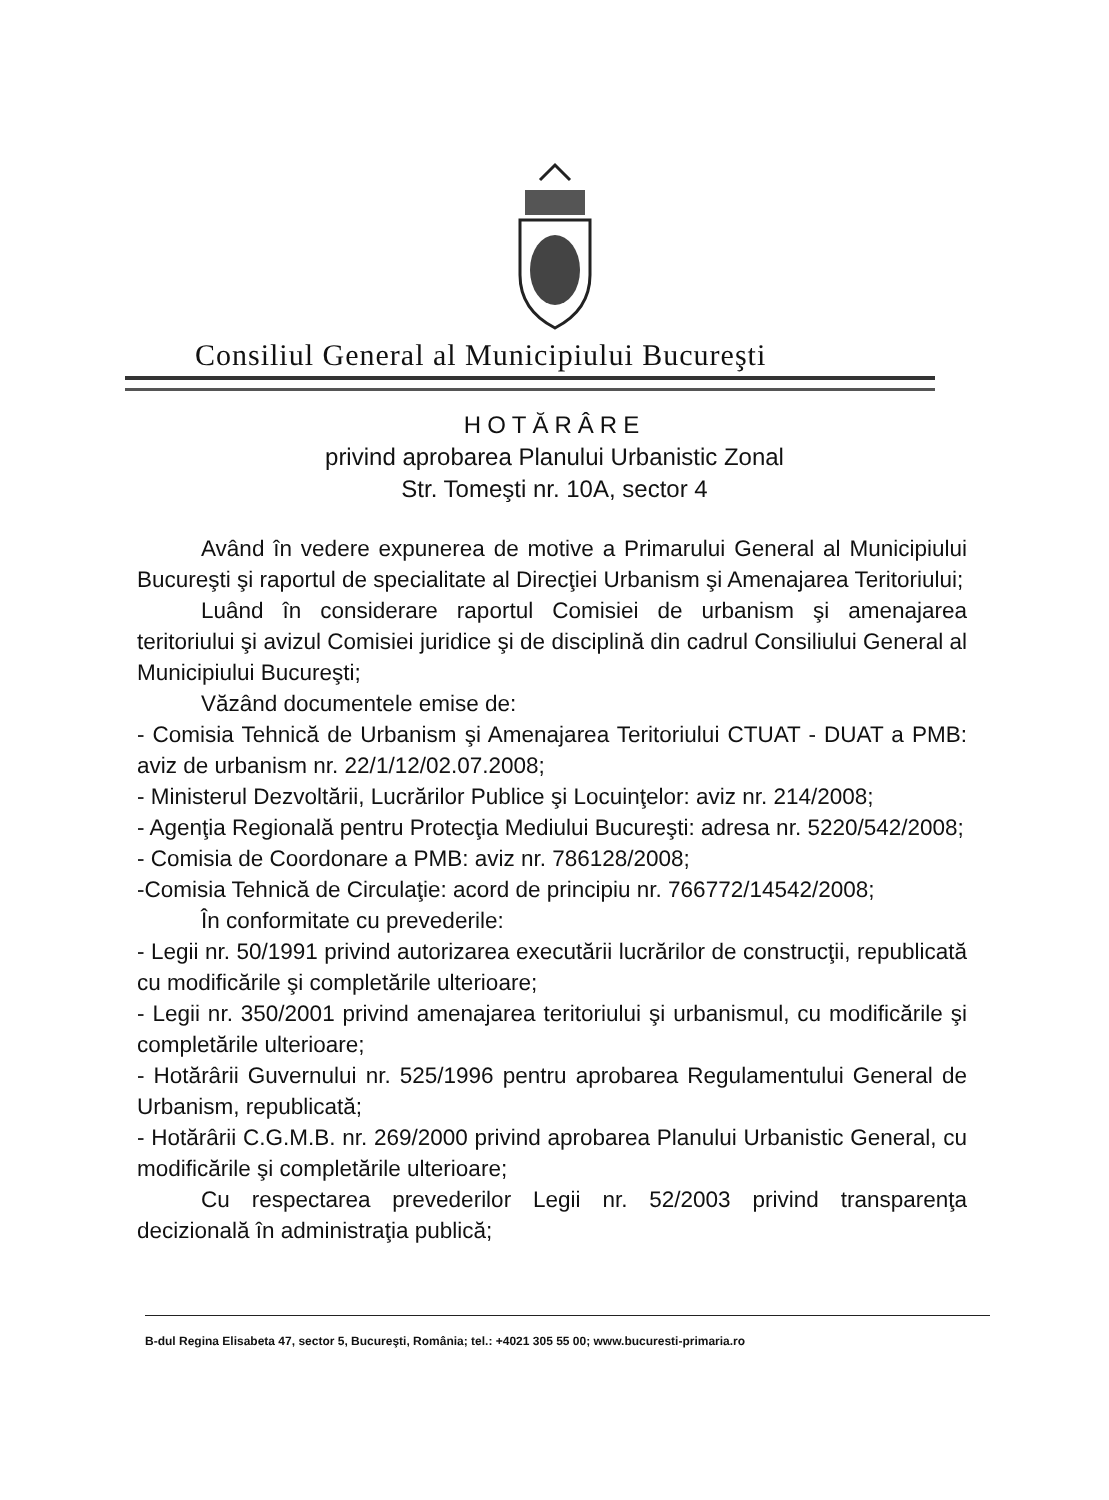Consiliul General al Municipiului Bucureşti
HOTĂRÂRE
privind aprobarea Planului Urbanistic Zonal
Str. Tomeşti nr. 10A, sector 4
Având în vedere expunerea de motive a Primarului General al Municipiului Bucureşti şi raportul de specialitate al Direcţiei Urbanism şi Amenajarea Teritoriului;
Luând în considerare raportul Comisiei de urbanism şi amenajarea teritoriului şi avizul Comisiei juridice şi de disciplină din cadrul Consiliului General al Municipiului Bucureşti;
Văzând documentele emise de:
- Comisia Tehnică de Urbanism şi Amenajarea Teritoriului CTUAT - DUAT a PMB: aviz de urbanism nr. 22/1/12/02.07.2008;
- Ministerul Dezvoltării, Lucrărilor Publice şi Locuinţelor: aviz nr. 214/2008;
- Agenţia Regională pentru Protecţia Mediului Bucureşti: adresa nr. 5220/542/2008;
- Comisia de Coordonare a PMB: aviz nr. 786128/2008;
-Comisia Tehnică de Circulaţie: acord de principiu nr. 766772/14542/2008;
În conformitate cu prevederile:
- Legii nr. 50/1991 privind autorizarea executării lucrărilor de construcţii, republicată cu modificările şi completările ulterioare;
- Legii nr. 350/2001 privind amenajarea teritoriului şi urbanismul, cu modificările şi completările ulterioare;
- Hotărârii Guvernului nr. 525/1996 pentru aprobarea Regulamentului General de Urbanism, republicată;
- Hotărârii C.G.M.B. nr. 269/2000 privind aprobarea Planului Urbanistic General, cu modificările şi completările ulterioare;
Cu respectarea prevederilor Legii nr. 52/2003 privind transparenţa decizională în administraţia publică;
B-dul Regina Elisabeta 47, sector 5, Bucureşti, România; tel.: +4021 305 55 00; www.bucuresti-primaria.ro